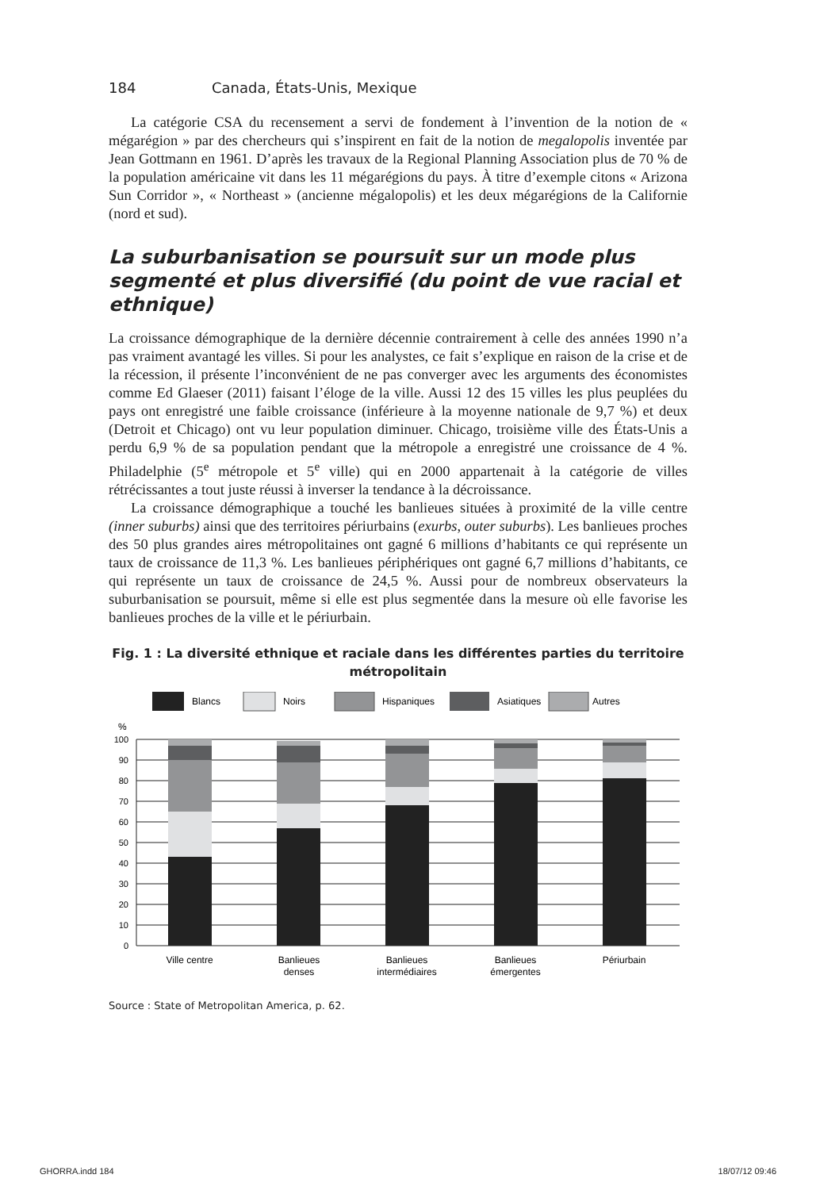184 Canada, États-Unis, Mexique
La catégorie CSA du recensement a servi de fondement à l’invention de la notion de « mégarégion » par des chercheurs qui s’inspirent en fait de la notion de megalopolis inventée par Jean Gottmann en 1961. D’après les travaux de la Regional Planning Association plus de 70 % de la population américaine vit dans les 11 mégarégions du pays. À titre d’exemple citons « Arizona Sun Corridor », « Northeast » (ancienne mégalopolis) et les deux mégarégions de la Californie (nord et sud).
La suburbanisation se poursuit sur un mode plus segmenté et plus diversifié (du point de vue racial et ethnique)
La croissance démographique de la dernière décennie contrairement à celle des années 1990 n’a pas vraiment avantagé les villes. Si pour les analystes, ce fait s’explique en raison de la crise et de la récession, il présente l’inconvénient de ne pas converger avec les arguments des économistes comme Ed Glaeser (2011) faisant l’éloge de la ville. Aussi 12 des 15 villes les plus peuplées du pays ont enregistré une faible croissance (inférieure à la moyenne nationale de 9,7 %) et deux (Detroit et Chicago) ont vu leur population diminuer. Chicago, troisième ville des États-Unis a perdu 6,9 % de sa population pendant que la métropole a enregistré une croissance de 4 %. Philadelphie (5<sup>e</sup> métropole et 5<sup>e</sup> ville) qui en 2000 appartenait à la catégorie de villes rétrécissantes a tout juste réussi à inverser la tendance à la décroissance.
La croissance démographique a touché les banlieues situées à proximité de la ville centre (inner suburbs) ainsi que des territoires périurbains (exurbs, outer suburbs). Les banlieues proches des 50 plus grandes aires métropolitaines ont gagné 6 millions d’habitants ce qui représente un taux de croissance de 11,3 %. Les banlieues périphériques ont gagné 6,7 millions d’habitants, ce qui représente un taux de croissance de 24,5 %. Aussi pour de nombreux observateurs la suburbanisation se poursuit, même si elle est plus segmentée dans la mesure où elle favorise les banlieues proches de la ville et le périurbain.
Fig. 1 : La diversité ethnique et raciale dans les différentes parties du territoire métropolitain
Blancs
Noirs
Hispaniques
Asiatiques
Autres
%
100
90
80
70
60
50
40
30
20
10
0
Ville centre
Banlieues
denses
Banlieues
intermédiaires
Banlieues
émergentes
Périurbain
Source : State of Metropolitan America, p. 62.
GHORRA.indd 184 18/07/12 09:46